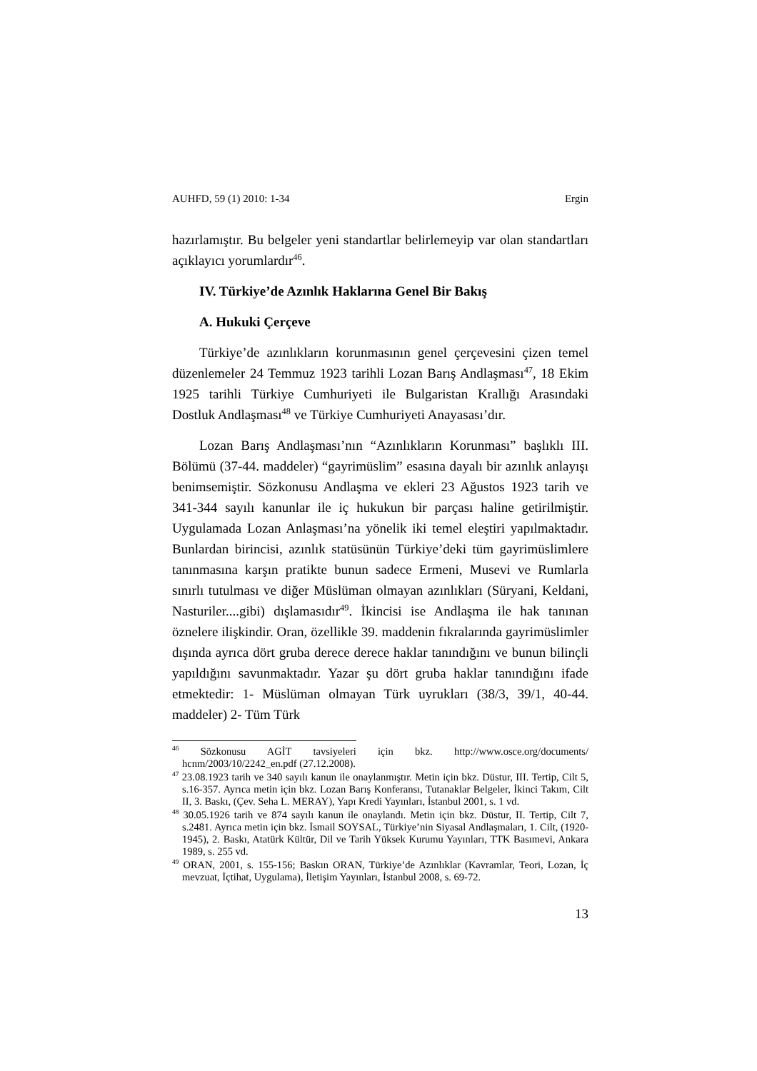AUHFD, 59 (1) 2010: 1-34 Ergin
hazırlamıştır. Bu belgeler yeni standartlar belirlemeyip var olan standartları açıklayıcı yorumlardır<sup>46</sup>.
IV. Türkiye’de Azınlık Haklarına Genel Bir Bakış
A. Hukuki Çerçeve
Türkiye’de azınlıkların korunmasının genel çerçevesini çizen temel düzenlemeler 24 Temmuz 1923 tarihli Lozan Barış Andlaşması<sup>47</sup>, 18 Ekim 1925 tarihli Türkiye Cumhuriyeti ile Bulgaristan Krallığı Arasındaki Dostluk Andlaşması<sup>48</sup> ve Türkiye Cumhuriyeti Anayasası’dır.
Lozan Barış Andlaşması’nın “Azınlıkların Korunması” başlıklı III. Bölümü (37-44. maddeler) “gayrimüslim” esasına dayalı bir azınlık anlayışı benimsemiştir. Sözkonusu Andlaşma ve ekleri 23 Ağustos 1923 tarih ve 341-344 sayılı kanunlar ile iç hukukun bir parçası haline getirilmiştir. Uygulamada Lozan Anlaşması’na yönelik iki temel eleştiri yapılmaktadır. Bunlardan birincisi, azınlık statüsünün Türkiye’deki tüm gayrimüslimlere tanınmasına karşın pratikte bunun sadece Ermeni, Musevi ve Rumlarla sınırlı tutulması ve diğer Müslüman olmayan azınlıkları (Süryani, Keldani, Nasturiler....gibi) dışlamasıdır<sup>49</sup>. İkincisi ise Andlaşma ile hak tanınan öznelere ilişkindir. Oran, özellikle 39. maddenin fıkralarında gayrimüslimler dışında ayrıca dört gruba derece derece haklar tanındığını ve bunun bilinçli yapıldığını savunmaktadır. Yazar şu dört gruba haklar tanındığını ifade etmektedir: 1- Müslüman olmayan Türk uyrukları (38/3, 39/1, 40-44. maddeler) 2- Tüm Türk
<sup>46</sup> Sözkonusu AGİT tavsiyeleri için bkz. http://www.osce.org/documents/ hcnm/2003/10/2242_en.pdf (27.12.2008).
<sup>47</sup> 23.08.1923 tarih ve 340 sayılı kanun ile onaylanmıştır. Metin için bkz. Düstur, III. Tertip, Cilt 5, s.16-357. Ayrıca metin için bkz. Lozan Barış Konferansı, Tutanaklar Belgeler, İkinci Takım, Cilt II, 3. Baskı, (Çev. Seha L. MERAY), Yapı Kredi Yayınları, İstanbul 2001, s. 1 vd.
<sup>48</sup> 30.05.1926 tarih ve 874 sayılı kanun ile onaylandı. Metin için bkz. Düstur, II. Tertip, Cilt 7, s.2481. Ayrıca metin için bkz. İsmail SOYSAL, Türkiye’nin Siyasal Andlaşmaları, 1. Cilt, (1920-1945), 2. Baskı, Atatürk Kültür, Dil ve Tarih Yüksek Kurumu Yayınları, TTK Basımevi, Ankara 1989, s. 255 vd.
<sup>49</sup> ORAN, 2001, s. 155-156; Baskın ORAN, Türkiye’de Azınlıklar (Kavramlar, Teori, Lozan, İç mevzuat, İçtihat, Uygulama), İletişim Yayınları, İstanbul 2008, s. 69-72.
13